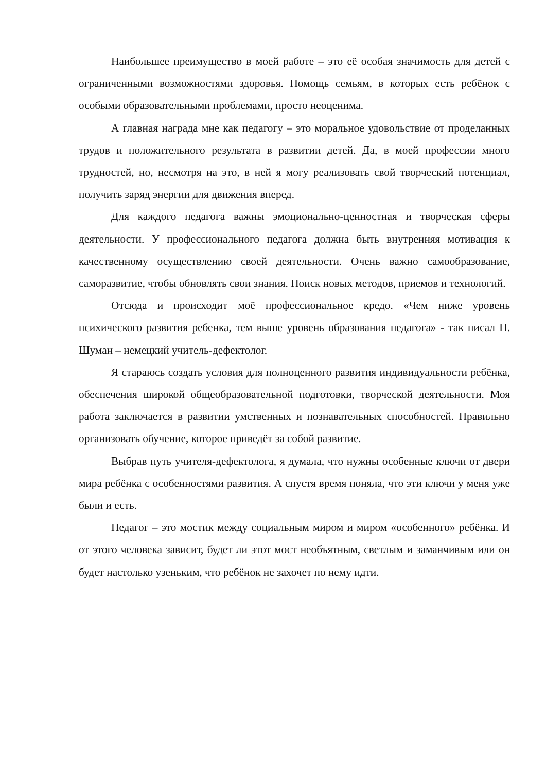Наибольшее преимущество в моей работе – это её особая значимость для детей с ограниченными возможностями здоровья. Помощь семьям, в которых есть ребёнок с особыми образовательными проблемами, просто неоценима.
А главная награда мне как педагогу – это моральное удовольствие от проделанных трудов и положительного результата в развитии детей. Да, в моей профессии много трудностей, но, несмотря на это, в ней я могу реализовать свой творческий потенциал, получить заряд энергии для движения вперед.
Для каждого педагога важны эмоционально-ценностная и творческая сферы деятельности. У профессионального педагога должна быть внутренняя мотивация к качественному осуществлению своей деятельности. Очень важно самообразование, саморазвитие, чтобы обновлять свои знания. Поиск новых методов, приемов и технологий.
Отсюда и происходит моё профессиональное кредо. «Чем ниже уровень психического развития ребенка, тем выше уровень образования педагога» - так писал П. Шуман – немецкий учитель-дефектолог.
Я стараюсь создать условия для полноценного развития индивидуальности ребёнка, обеспечения широкой общеобразовательной подготовки, творческой деятельности. Моя работа заключается в развитии умственных и познавательных способностей. Правильно организовать обучение, которое приведёт за собой развитие.
Выбрав путь учителя-дефектолога, я думала, что нужны особенные ключи от двери мира ребёнка с особенностями развития. А спустя время поняла, что эти ключи у меня уже были и есть.
Педагог – это мостик между социальным миром и миром «особенного» ребёнка. И от этого человека зависит, будет ли этот мост необъятным, светлым и заманчивым или он будет настолько узеньким, что ребёнок не захочет по нему идти.